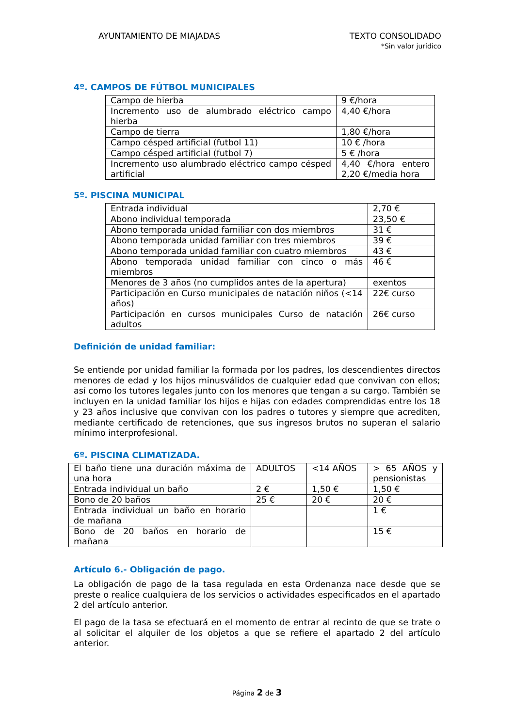AYUNTAMIENTO DE MIAJADAS TEXTO CONSOLIDADO
*Sin valor jurídico
4º. CAMPOS DE FÚTBOL MUNICIPALES
| Campo de hierba | 9 €/hora |
| Incremento uso de alumbrado eléctrico campo hierba | 4,40 €/hora |
| Campo de tierra | 1,80 €/hora |
| Campo césped artificial (futbol 11) | 10 € /hora |
| Campo césped artificial (futbol 7) | 5 € /hora |
| Incremento uso alumbrado eléctrico campo césped artificial | 4,40 €/hora entero 2,20 €/media hora |
5º. PISCINA MUNICIPAL
| Entrada individual | 2,70 € |
| Abono individual temporada | 23,50 € |
| Abono temporada unidad familiar con dos miembros | 31 € |
| Abono temporada unidad familiar con tres miembros | 39 € |
| Abono temporada unidad familiar con cuatro miembros | 43 € |
| Abono temporada unidad familiar con cinco o más miembros | 46 € |
| Menores de 3 años (no cumplidos antes de la apertura) | exentos |
| Participación en Curso municipales de natación niños (<14 años) | 22€ curso |
| Participación en cursos municipales Curso de natación adultos | 26€ curso |
Definición de unidad familiar:
Se entiende por unidad familiar la formada por los padres, los descendientes directos menores de edad y los hijos minusválidos de cualquier edad que convivan con ellos; así como los tutores legales junto con los menores que tengan a su cargo. También se incluyen en la unidad familiar los hijos e hijas con edades comprendidas entre los 18 y 23 años inclusive que convivan con los padres o tutores y siempre que acrediten, mediante certificado de retenciones, que sus ingresos brutos no superan el salario mínimo interprofesional.
6º. PISCINA CLIMATIZADA.
| El baño tiene una duración máxima de una hora | ADULTOS | <14 AÑOS | > 65 AÑOS y pensionistas |
| Entrada individual un baño | 2 € | 1,50 € | 1,50 € |
| Bono de 20 baños | 25 € | 20 € | 20 € |
| Entrada individual un baño en horario de mañana | | | 1 € |
| Bono de 20 baños en horario de mañana | | | 15 € |
Artículo 6.- Obligación de pago.
La obligación de pago de la tasa regulada en esta Ordenanza nace desde que se preste o realice cualquiera de los servicios o actividades especificados en el apartado 2 del artículo anterior.
El pago de la tasa se efectuará en el momento de entrar al recinto de que se trate o al solicitar el alquiler de los objetos a que se refiere el apartado 2 del artículo anterior.
Página 2 de 3